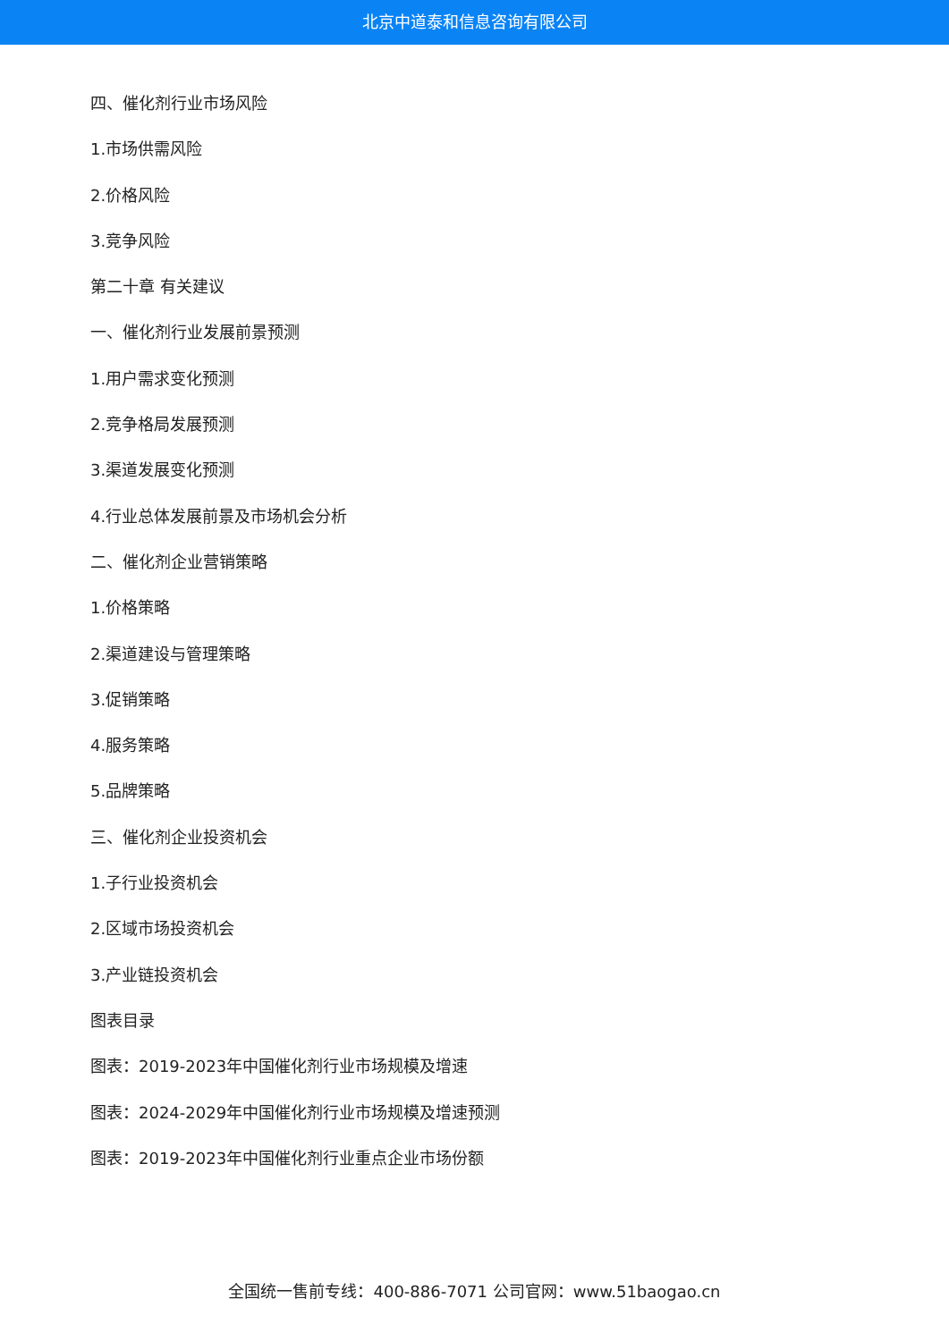北京中道泰和信息咨询有限公司
四、催化剂行业市场风险
1.市场供需风险
2.价格风险
3.竞争风险
第二十章 有关建议
一、催化剂行业发展前景预测
1.用户需求变化预测
2.竞争格局发展预测
3.渠道发展变化预测
4.行业总体发展前景及市场机会分析
二、催化剂企业营销策略
1.价格策略
2.渠道建设与管理策略
3.促销策略
4.服务策略
5.品牌策略
三、催化剂企业投资机会
1.子行业投资机会
2.区域市场投资机会
3.产业链投资机会
图表目录
图表：2019-2023年中国催化剂行业市场规模及增速
图表：2024-2029年中国催化剂行业市场规模及增速预测
图表：2019-2023年中国催化剂行业重点企业市场份额
全国统一售前专线：400-886-7071 公司官网：www.51baogao.cn